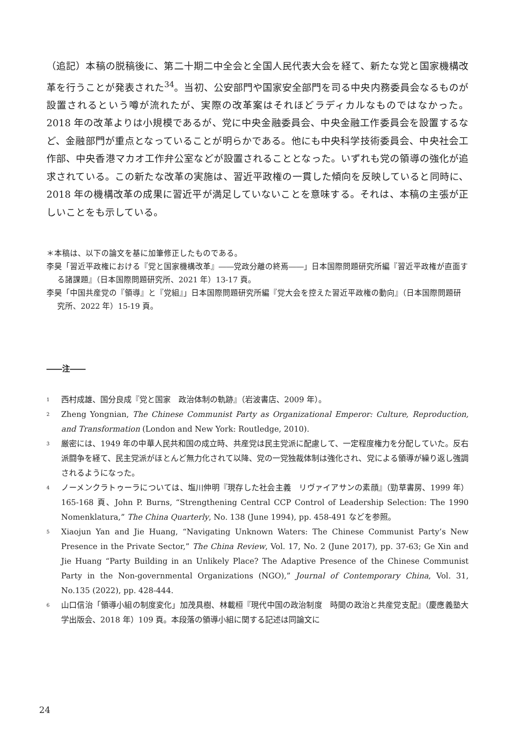（追記）本稿の脱稿後に、第二十期二中全会と全国人民代表大会を経て、新たな党と国家機構改革を行うことが発表された<sup>34</sup>。当初、公安部門や国家安全部門を司る中央内務委員会なるものが設置されるという噂が流れたが、実際の改革案はそれほどラディカルなものではなかった。2018 年の改革よりは小規模であるが、党に中央金融委員会、中央金融工作委員会を設置するなど、金融部門が重点となっていることが明らかである。他にも中央科学技術委員会、中央社会工作部、中央香港マカオ工作弁公室などが設置されることとなった。いずれも党の領導の強化が追求されている。この新たな改革の実施は、習近平政権の一貫した傾向を反映していると同時に、2018 年の機構改革の成果に習近平が満足していないことを意味する。それは、本稿の主張が正しいことをも示している。
＊本稿は、以下の論文を基に加筆修正したものである。
李昊「習近平政権における『党と国家機構改革』――党政分離の終焉――」日本国際問題研究所編『習近平政権が直面する諸課題』（日本国際問題研究所、2021 年）13-17 頁。
李昊「中国共産党の『領導』と『党組』」日本国際問題研究所編『党大会を控えた習近平政権の動向』（日本国際問題研究所、2022 年）15-19 頁。
――注――
1 西村成雄、国分良成『党と国家　政治体制の軌跡』（岩波書店、2009 年）。
2 Zheng Yongnian, The Chinese Communist Party as Organizational Emperor: Culture, Reproduction, and Transformation (London and New York: Routledge, 2010).
3 厳密には、1949 年の中華人民共和国の成立時、共産党は民主党派に配慮して、一定程度権力を分配していた。反右派闘争を経て、民主党派がほとんど無力化されて以降、党の一党独裁体制は強化され、党による領導が繰り返し強調されるようになった。
4 ノーメンクラトゥーラについては、塩川伸明『現存した社会主義　リヴァイアサンの素顔』（勁草書房、1999 年）165-168 頁、John P. Burns, “Strengthening Central CCP Control of Leadership Selection: The 1990 Nomenklatura,” The China Quarterly, No. 138 (June 1994), pp. 458-491 などを参照。
5 Xiaojun Yan and Jie Huang, “Navigating Unknown Waters: The Chinese Communist Party’s New Presence in the Private Sector,” The China Review, Vol. 17, No. 2 (June 2017), pp. 37-63; Ge Xin and Jie Huang “Party Building in an Unlikely Place? The Adaptive Presence of the Chinese Communist Party in the Non-governmental Organizations (NGO),” Journal of Contemporary China, Vol. 31, No.135 (2022), pp. 428-444.
6 山口信治「領導小組の制度変化」加茂具樹、林載桓『現代中国の政治制度　時間の政治と共産党支配』（慶應義塾大学出版会、2018 年）109 頁。本段落の領導小組に関する記述は同論文に
24